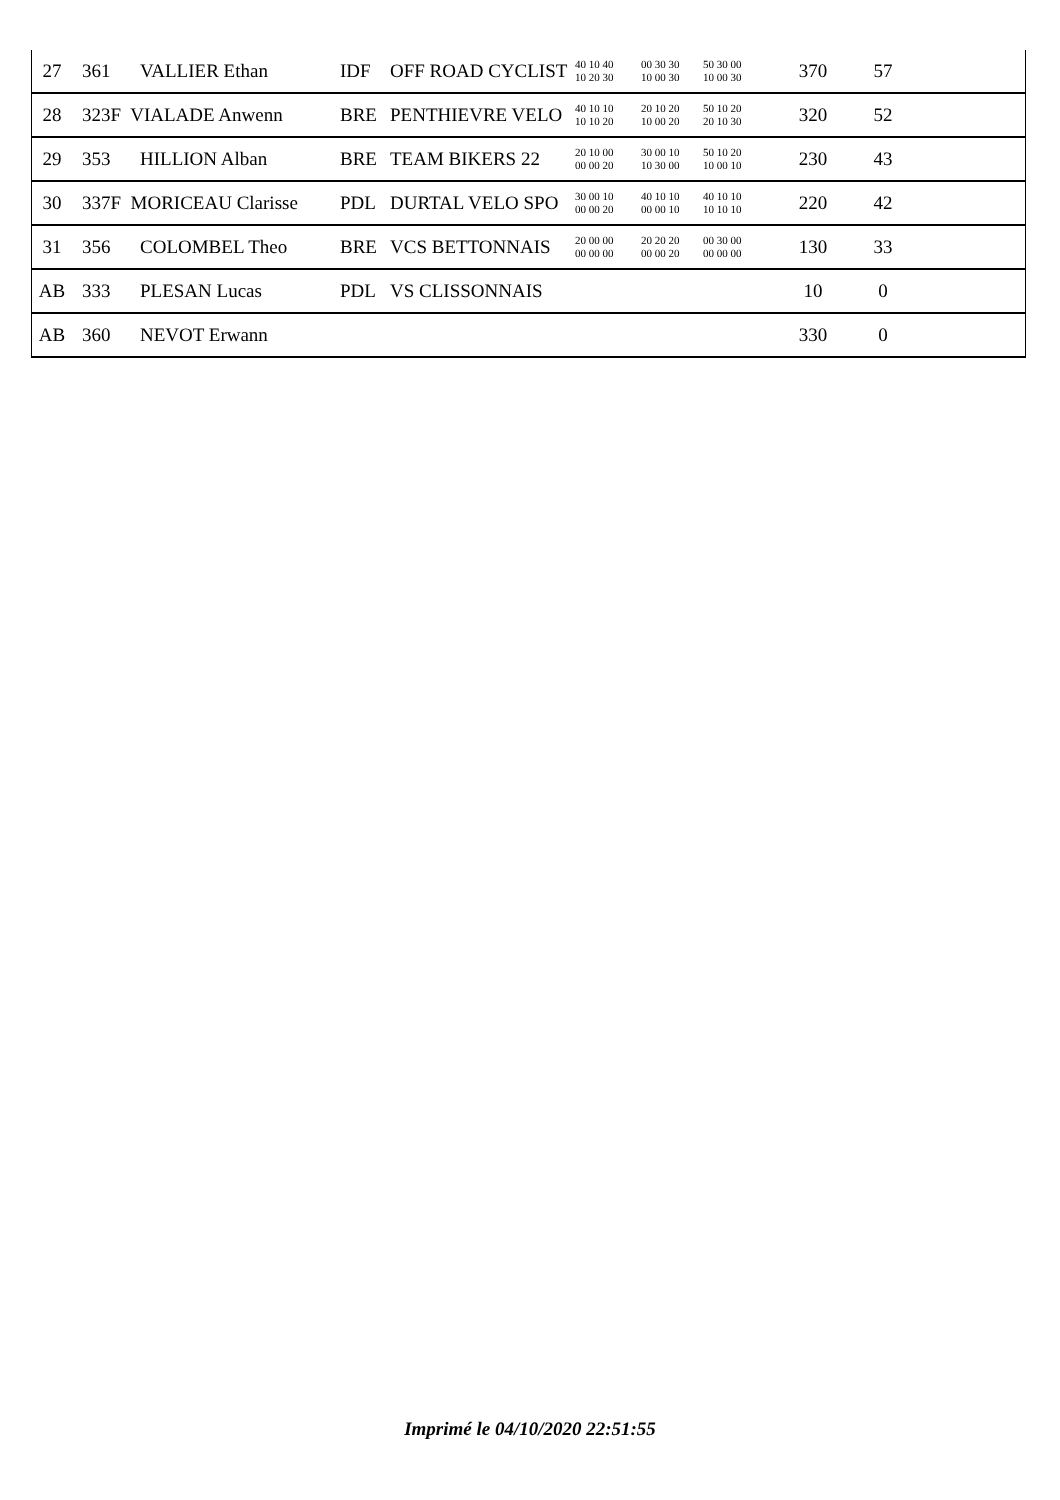| 27 | 361 | VALLIER Ethan | IDF | OFF ROAD CYCLIST | 40 10 40 10 20 30 | 00 30 30 10 00 30 | 50 30 00 10 00 30 | 370 | 57 | |
| 28 | 323F VIALADE Anwenn | | BRE | PENTHIEVRE VELO | 40 10 10 10 10 20 | 20 10 20 10 00 20 | 50 10 20 20 10 30 | 320 | 52 | |
| 29 | 353 | HILLION Alban | BRE | TEAM BIKERS 22 | 20 10 00 00 00 20 | 30 00 10 10 30 00 | 50 10 20 10 00 10 | 230 | 43 | |
| 30 | 337F MORICEAU Clarisse | | PDL | DURTAL VELO SPO | 30 00 10 00 00 20 | 40 10 10 00 00 10 | 40 10 10 10 10 10 | 220 | 42 | |
| 31 | 356 | COLOMBEL Theo | BRE | VCS BETTONNAIS | 20 00 00 00 00 00 | 20 20 20 00 00 20 | 00 30 00 00 00 00 | 130 | 33 | |
| AB | 333 | PLESAN Lucas | PDL | VS CLISSONNAIS | | | | 10 | 0 | |
| AB | 360 | NEVOT Erwann | | | | | | 330 | 0 | |
Imprimé le 04/10/2020 22:51:55